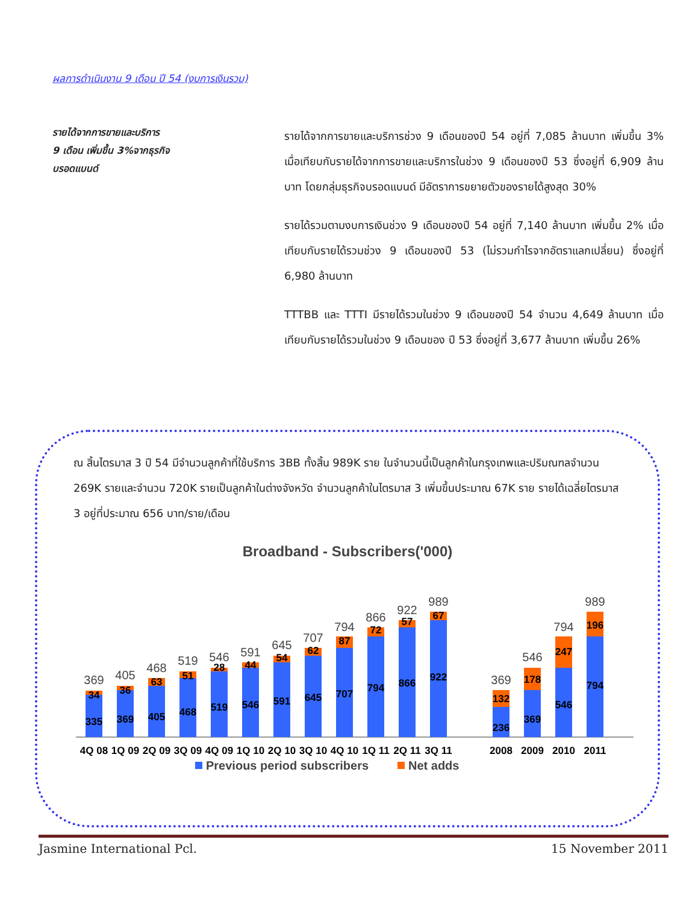ผลการดำเนินงาน 9 เดือน ปี 54 (งบการเงินรวม)
รายได้จากการขายและบริการ
9 เดือน เพิ่มขึ้น 3%จากธุรกิจ
บรอดแบนด์
รายได้จากการขายและบริการช่วง 9 เดือนของปี 54 อยู่ที่ 7,085 ล้านบาท เพิ่มขึ้น 3% เมื่อเทียบกับรายได้จากการขายและบริการในช่วง 9 เดือนของปี 53 ซึ่งอยู่ที่ 6,909 ล้านบาท โดยกลุ่มธุรกิจบรอดแบนด์ มีอัตราการขยายตัวของรายได้สูงสุด 30%
รายได้รวมตามงบการเงินช่วง 9 เดือนของปี 54 อยู่ที่ 7,140 ล้านบาท เพิ่มขึ้น 2% เมื่อเทียบกับรายได้รวมช่วง 9 เดือนของปี 53 (ไม่รวมกำไรจากอัตราแลกเปลี่ยน) ซึ่งอยู่ที่ 6,980 ล้านบาท
TTTBB และ TTTI มีรายได้รวมในช่วง 9 เดือนของปี 54 จำนวน 4,649 ล้านบาท เมื่อเทียบกับรายได้รวมในช่วง 9 เดือนของ ปี 53 ซึ่งอยู่ที่ 3,677 ล้านบาท เพิ่มขึ้น 26%
ณ สิ้นไตรมาส 3 ปี 54 มีจำนวนลูกค้าที่ใช้บริการ 3BB ทั้งสิ้น 989K ราย ในจำนวนนี้เป็นลูกค้าในกรุงเทพและปริมณฑลจำนวน 269K รายและจำนวน 720K รายเป็นลูกค้าในต่างจังหวัด จำนวนลูกค้าในไตรมาส 3 เพิ่มขึ้นประมาณ 67K ราย รายได้เฉลี่ยไตรมาส 3 อยู่ที่ประมาณ 656 บาท/ราย/เดือน
Broadband - Subscribers('000)
335
34
369
36
405
63
468
51
519
28
546
44
591
54
645
62
707
87
794
72
866
57
922
67
236
132
369
178
546
247
794
196
369
405
468
519
546
591
645
707
794
866
922
989
369
546
794
989
4Q 08
1Q 09
2Q 09
3Q 09
4Q 09
1Q 10
2Q 10
3Q 10
4Q 10
1Q 11
2Q 11
3Q 11
2008
2009
2010
2011
Previous period subscribers
Net adds
Jasmine International Pcl. 15 November 2011